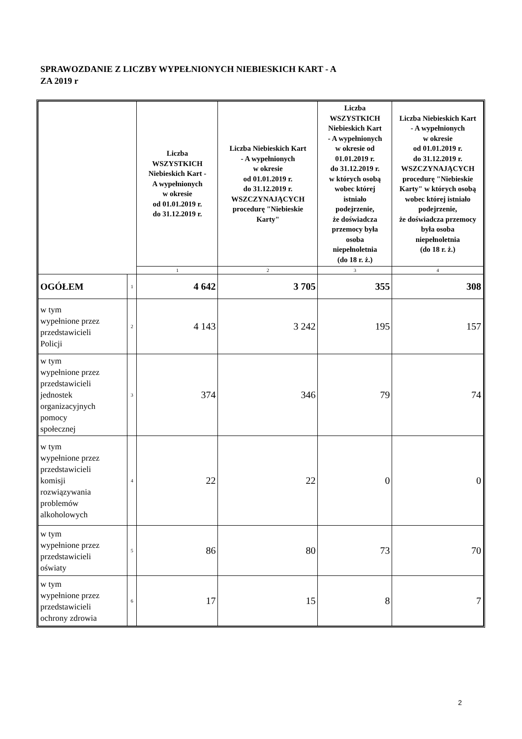SPRAWOZDANIE Z LICZBY WYPEŁNIONYCH NIEBIESKICH KART - A
ZA 2019 r
| | | Liczba WSZYSTKICH Niebieskich Kart - A wypełnionych w okresie od 01.01.2019 r. do 31.12.2019 r. | Liczba Niebieskich Kart - A wypełnionych w okresie od 01.01.2019 r. do 31.12.2019 r. WSZCZYNAJĄCYCH procedurę "Niebieskie Karty" | Liczba WSZYSTKICH Niebieskich Kart - A wypełnionych w okresie od 01.01.2019 r. do 31.12.2019 r. w których osobą wobec której istniało podejrzenie, że doświadcza przemocy była osoba niepełnoletnia (do 18 r. ż.) | Liczba Niebieskich Kart - A wypełnionych w okresie od 01.01.2019 r. do 31.12.2019 r. WSZCZYNAJĄCYCH procedurę "Niebieskie Karty" w których osobą wobec której istniało podejrzenie, że doświadcza przemocy była osoba niepełnoletnia (do 18 r. ż.) |
| --- | --- | --- | --- | --- | --- |
| | | 1 | 2 | 3 | 4 |
| OGÓŁEM | 1 | 4 642 | 3 705 | 355 | 308 |
| w tym wypełnione przez przedstawicieli Policji | 2 | 4 143 | 3 242 | 195 | 157 |
| w tym wypełnione przez przedstawicieli jednostek organizacyjnych pomocy społecznej | 3 | 374 | 346 | 79 | 74 |
| w tym wypełnione przez przedstawicieli komisji rozwiązywania problemów alkoholowych | 4 | 22 | 22 | 0 | 0 |
| w tym wypełnione przez przedstawicieli oświaty | 5 | 86 | 80 | 73 | 70 |
| w tym wypełnione przez przedstawicieli ochrony zdrowia | 6 | 17 | 15 | 8 | 7 |
2